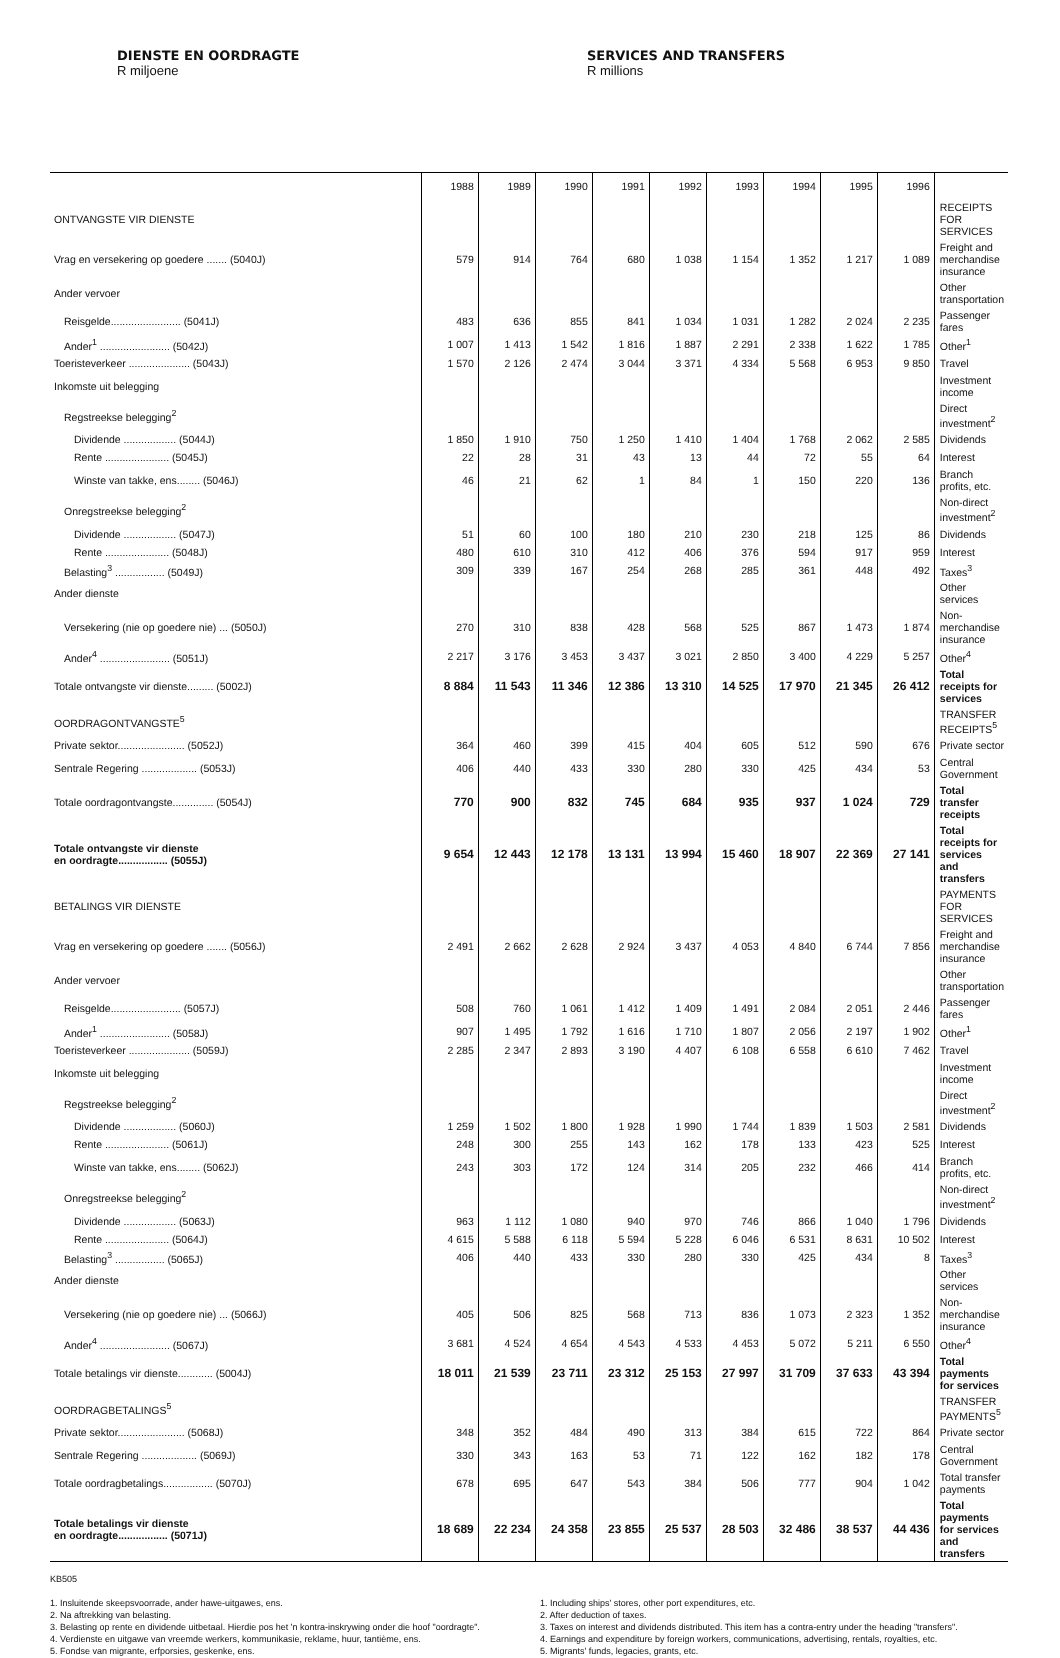DIENSTE EN OORDRAGTE
R miljoene
SERVICES AND TRANSFERS
R millions
| | 1988 | 1989 | 1990 | 1991 | 1992 | 1993 | 1994 | 1995 | 1996 | |
| --- | --- | --- | --- | --- | --- | --- | --- | --- | --- | --- |
| ONTVANGSTE VIR DIENSTE | | | | | | | | | | RECEIPTS FOR SERVICES |
| Vrag en versekering op goedere ....... (5040J) | 579 | 914 | 764 | 680 | 1 038 | 1 154 | 1 352 | 1 217 | 1 089 | Freight and merchandise insurance |
| Ander vervoer | | | | | | | | | | Other transportation |
| Reisgelde........................ (5041J) | 483 | 636 | 855 | 841 | 1 034 | 1 031 | 1 282 | 2 024 | 2 235 | Passenger fares |
| Ander<sup>1</sup> ........................ (5042J) | 1 007 | 1 413 | 1 542 | 1 816 | 1 887 | 2 291 | 2 338 | 1 622 | 1 785 | Other<sup>1</sup> |
| Toeristeverkeer ..................... (5043J) | 1 570 | 2 126 | 2 474 | 3 044 | 3 371 | 4 334 | 5 568 | 6 953 | 9 850 | Travel |
| Inkomste uit belegging | | | | | | | | | | Investment income |
| Regstreekse belegging<sup>2</sup> | | | | | | | | | | Direct investment<sup>2</sup> |
| Dividende .................. (5044J) | 1 850 | 1 910 | 750 | 1 250 | 1 410 | 1 404 | 1 768 | 2 062 | 2 585 | Dividends |
| Rente ...................... (5045J) | 22 | 28 | 31 | 43 | 13 | 44 | 72 | 55 | 64 | Interest |
| Winste van takke, ens........ (5046J) | 46 | 21 | 62 | 1 | 84 | 1 | 150 | 220 | 136 | Branch profits, etc. |
| Onregstreekse belegging<sup>2</sup> | | | | | | | | | | Non-direct investment<sup>2</sup> |
| Dividende .................. (5047J) | 51 | 60 | 100 | 180 | 210 | 230 | 218 | 125 | 86 | Dividends |
| Rente ...................... (5048J) | 480 | 610 | 310 | 412 | 406 | 376 | 594 | 917 | 959 | Interest |
| Belasting<sup>3</sup> ................. (5049J) | 309 | 339 | 167 | 254 | 268 | 285 | 361 | 448 | 492 | Taxes<sup>3</sup> |
| Ander dienste | | | | | | | | | | Other services |
| Versekering (nie op goedere nie) ... (5050J) | 270 | 310 | 838 | 428 | 568 | 525 | 867 | 1 473 | 1 874 | Non-merchandise insurance |
| Ander<sup>4</sup> ........................ (5051J) | 2 217 | 3 176 | 3 453 | 3 437 | 3 021 | 2 850 | 3 400 | 4 229 | 5 257 | Other<sup>4</sup> |
| Totale ontvangste vir dienste......... (5002J) | 8 884 | 11 543 | 11 346 | 12 386 | 13 310 | 14 525 | 17 970 | 21 345 | 26 412 | Total receipts for services |
| OORDRAGONTVANGSTE<sup>5</sup> | | | | | | | | | | TRANSFER RECEIPTS<sup>5</sup> |
| Private sektor....................... (5052J) | 364 | 460 | 399 | 415 | 404 | 605 | 512 | 590 | 676 | Private sector |
| Sentrale Regering ................... (5053J) | 406 | 440 | 433 | 330 | 280 | 330 | 425 | 434 | 53 | Central Government |
| Totale oordragontvangste.............. (5054J) | 770 | 900 | 832 | 745 | 684 | 935 | 937 | 1 024 | 729 | Total transfer receipts |
| Totale ontvangste vir dienste en oordragte................. (5055J) | 9 654 | 12 443 | 12 178 | 13 131 | 13 994 | 15 460 | 18 907 | 22 369 | 27 141 | Total receipts for services and transfers |
| BETALINGS VIR DIENSTE | | | | | | | | | | PAYMENTS FOR SERVICES |
| Vrag en versekering op goedere ....... (5056J) | 2 491 | 2 662 | 2 628 | 2 924 | 3 437 | 4 053 | 4 840 | 6 744 | 7 856 | Freight and merchandise insurance |
| Ander vervoer | | | | | | | | | | Other transportation |
| Reisgelde........................ (5057J) | 508 | 760 | 1 061 | 1 412 | 1 409 | 1 491 | 2 084 | 2 051 | 2 446 | Passenger fares |
| Ander<sup>1</sup> ........................ (5058J) | 907 | 1 495 | 1 792 | 1 616 | 1 710 | 1 807 | 2 056 | 2 197 | 1 902 | Other<sup>1</sup> |
| Toeristeverkeer ..................... (5059J) | 2 285 | 2 347 | 2 893 | 3 190 | 4 407 | 6 108 | 6 558 | 6 610 | 7 462 | Travel |
| Inkomste uit belegging | | | | | | | | | | Investment income |
| Regstreekse belegging<sup>2</sup> | | | | | | | | | | Direct investment<sup>2</sup> |
| Dividende .................. (5060J) | 1 259 | 1 502 | 1 800 | 1 928 | 1 990 | 1 744 | 1 839 | 1 503 | 2 581 | Dividends |
| Rente ...................... (5061J) | 248 | 300 | 255 | 143 | 162 | 178 | 133 | 423 | 525 | Interest |
| Winste van takke, ens........ (5062J) | 243 | 303 | 172 | 124 | 314 | 205 | 232 | 466 | 414 | Branch profits, etc. |
| Onregstreekse belegging<sup>2</sup> | | | | | | | | | | Non-direct investment<sup>2</sup> |
| Dividende .................. (5063J) | 963 | 1 112 | 1 080 | 940 | 970 | 746 | 866 | 1 040 | 1 796 | Dividends |
| Rente ...................... (5064J) | 4 615 | 5 588 | 6 118 | 5 594 | 5 228 | 6 046 | 6 531 | 8 631 | 10 502 | Interest |
| Belasting<sup>3</sup> ................. (5065J) | 406 | 440 | 433 | 330 | 280 | 330 | 425 | 434 | 8 | Taxes<sup>3</sup> |
| Ander dienste | | | | | | | | | | Other services |
| Versekering (nie op goedere nie) ... (5066J) | 405 | 506 | 825 | 568 | 713 | 836 | 1 073 | 2 323 | 1 352 | Non-merchandise insurance |
| Ander<sup>4</sup> ........................ (5067J) | 3 681 | 4 524 | 4 654 | 4 543 | 4 533 | 4 453 | 5 072 | 5 211 | 6 550 | Other<sup>4</sup> |
| Totale betalings vir dienste............ (5004J) | 18 011 | 21 539 | 23 711 | 23 312 | 25 153 | 27 997 | 31 709 | 37 633 | 43 394 | Total payments for services |
| OORDRAGBETALINGS<sup>5</sup> | | | | | | | | | | TRANSFER PAYMENTS<sup>5</sup> |
| Private sektor....................... (5068J) | 348 | 352 | 484 | 490 | 313 | 384 | 615 | 722 | 864 | Private sector |
| Sentrale Regering ................... (5069J) | 330 | 343 | 163 | 53 | 71 | 122 | 162 | 182 | 178 | Central Government |
| Totale oordragbetalings................. (5070J) | 678 | 695 | 647 | 543 | 384 | 506 | 777 | 904 | 1 042 | Total transfer payments |
| Totale betalings vir dienste en oordragte................. (5071J) | 18 689 | 22 234 | 24 358 | 23 855 | 25 537 | 28 503 | 32 486 | 38 537 | 44 436 | Total payments for services and transfers |
KB505
1. Insluitende skeepsvoorrade, ander hawe-uitgawes, ens.
2. Na aftrekking van belasting.
3. Belasting op rente en dividende uitbetaal. Hierdie pos het 'n kontra-inskrywing onder die hoof "oordragte".
4. Verdienste en uitgawe van vreemde werkers, kommunikasie, reklame, huur, tantième, ens.
5. Fondse van migrante, erfporsies, geskenke, ens.
1. Including ships' stores, other port expenditures, etc.
2. After deduction of taxes.
3. Taxes on interest and dividends distributed. This item has a contra-entry under the heading "transfers".
4. Earnings and expenditure by foreign workers, communications, advertising, rentals, royalties, etc.
5. Migrants' funds, legacies, grants, etc.